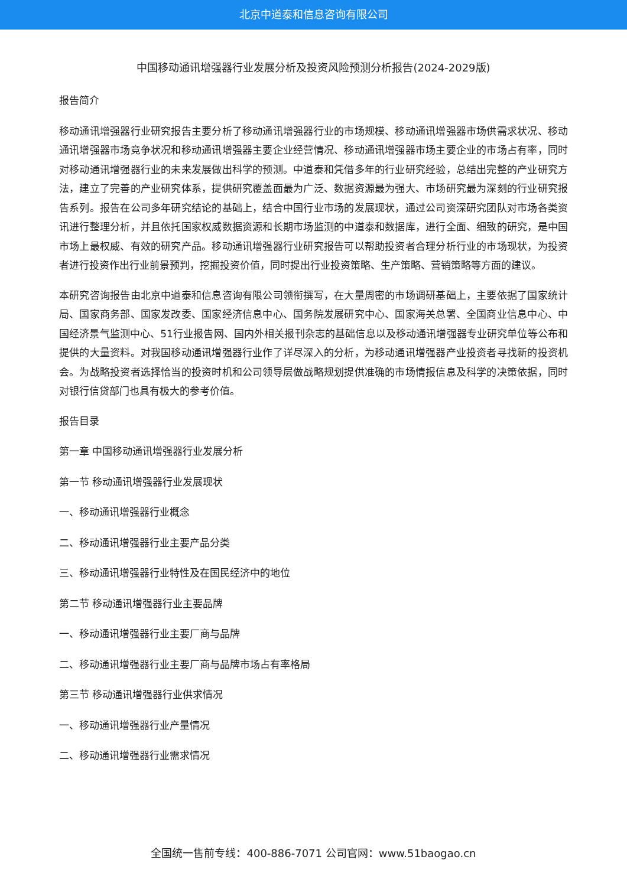北京中道泰和信息咨询有限公司
中国移动通讯增强器行业发展分析及投资风险预测分析报告(2024-2029版)
报告简介
移动通讯增强器行业研究报告主要分析了移动通讯增强器行业的市场规模、移动通讯增强器市场供需求状况、移动通讯增强器市场竞争状况和移动通讯增强器主要企业经营情况、移动通讯增强器市场主要企业的市场占有率，同时对移动通讯增强器行业的未来发展做出科学的预测。中道泰和凭借多年的行业研究经验，总结出完整的产业研究方法，建立了完善的产业研究体系，提供研究覆盖面最为广泛、数据资源最为强大、市场研究最为深刻的行业研究报告系列。报告在公司多年研究结论的基础上，结合中国行业市场的发展现状，通过公司资深研究团队对市场各类资讯进行整理分析，并且依托国家权威数据资源和长期市场监测的中道泰和数据库，进行全面、细致的研究，是中国市场上最权威、有效的研究产品。移动通讯增强器行业研究报告可以帮助投资者合理分析行业的市场现状，为投资者进行投资作出行业前景预判，挖掘投资价值，同时提出行业投资策略、生产策略、营销策略等方面的建议。
本研究咨询报告由北京中道泰和信息咨询有限公司领衔撰写，在大量周密的市场调研基础上，主要依据了国家统计局、国家商务部、国家发改委、国家经济信息中心、国务院发展研究中心、国家海关总署、全国商业信息中心、中国经济景气监测中心、51行业报告网、国内外相关报刊杂志的基础信息以及移动通讯增强器专业研究单位等公布和提供的大量资料。对我国移动通讯增强器行业作了详尽深入的分析，为移动通讯增强器产业投资者寻找新的投资机会。为战略投资者选择恰当的投资时机和公司领导层做战略规划提供准确的市场情报信息及科学的决策依据，同时对银行信贷部门也具有极大的参考价值。
报告目录
第一章 中国移动通讯增强器行业发展分析
第一节 移动通讯增强器行业发展现状
一、移动通讯增强器行业概念
二、移动通讯增强器行业主要产品分类
三、移动通讯增强器行业特性及在国民经济中的地位
第二节 移动通讯增强器行业主要品牌
一、移动通讯增强器行业主要厂商与品牌
二、移动通讯增强器行业主要厂商与品牌市场占有率格局
第三节 移动通讯增强器行业供求情况
一、移动通讯增强器行业产量情况
二、移动通讯增强器行业需求情况
全国统一售前专线：400-886-7071 公司官网：www.51baogao.cn